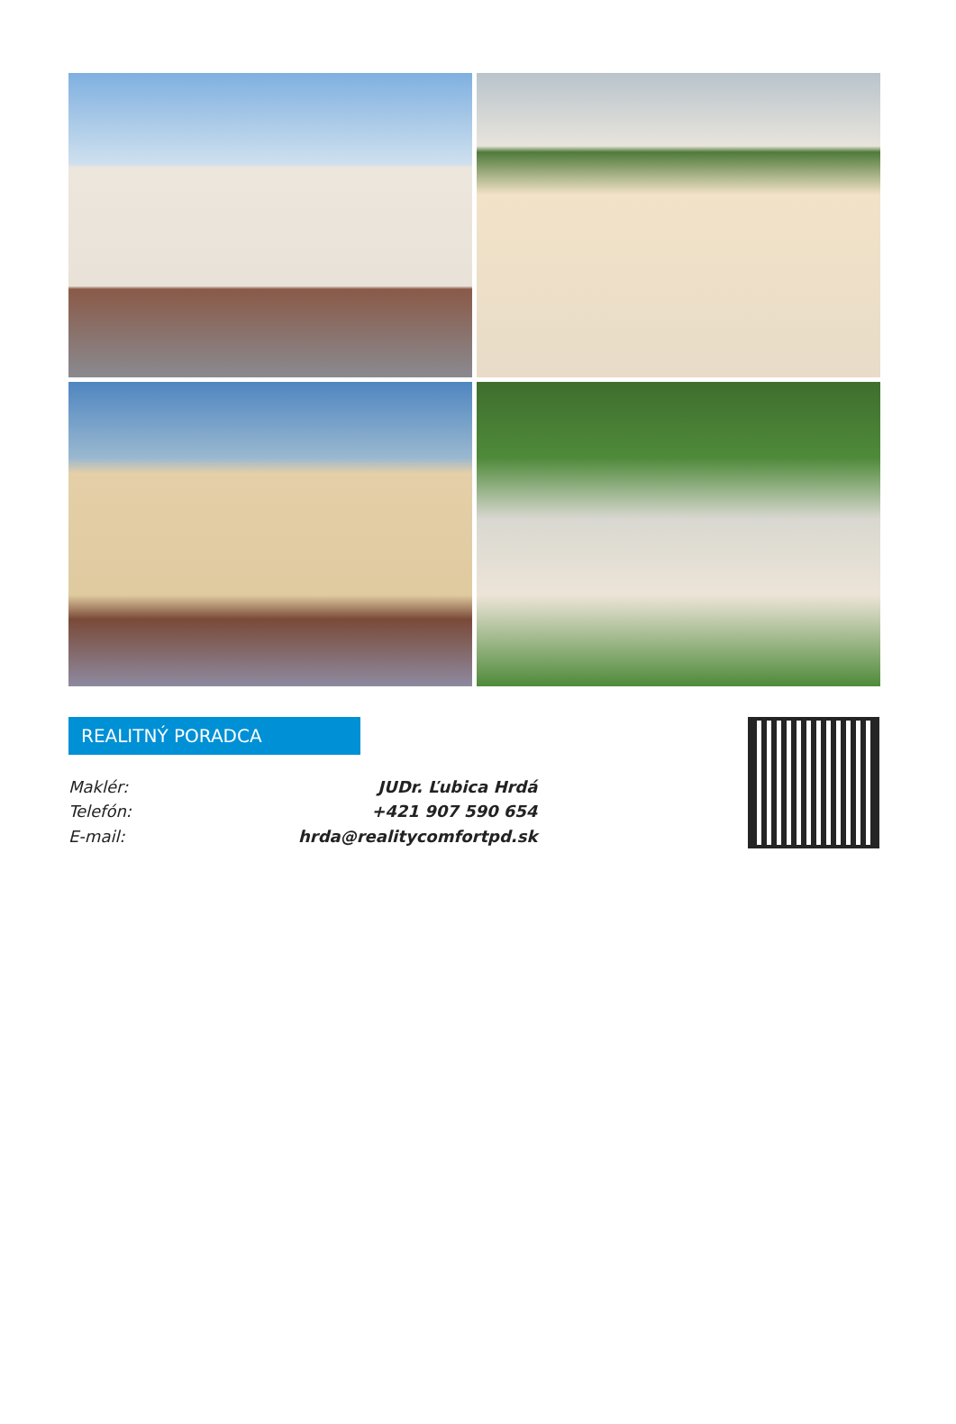REALITNÝ PORADCA
| Maklér: | JUDr. Ľubica Hrdá |
| Telefón: | +421 907 590 654 |
| E-mail: | hrda@realitycomfortpd.sk |